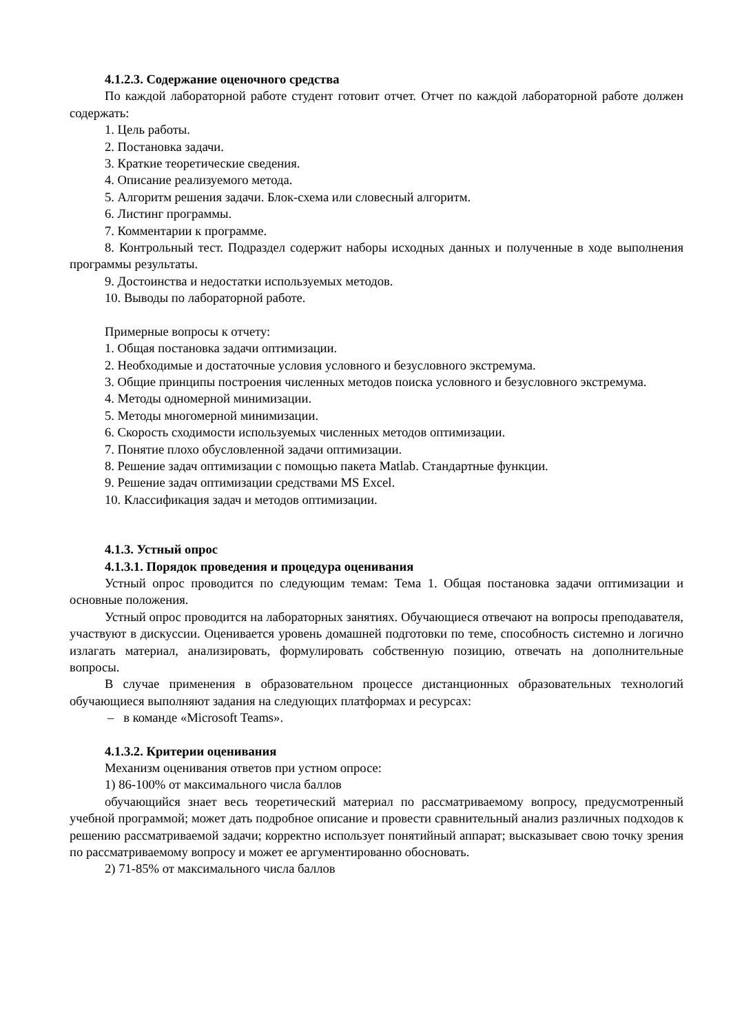4.1.2.3. Содержание оценочного средства
По каждой лабораторной работе студент готовит отчет. Отчет по каждой лабораторной работе должен содержать:
1. Цель работы.
2. Постановка задачи.
3. Краткие теоретические сведения.
4. Описание реализуемого метода.
5. Алгоритм решения задачи. Блок-схема или словесный алгоритм.
6. Листинг программы.
7. Комментарии к программе.
8. Контрольный тест. Подраздел содержит наборы исходных данных и полученные в ходе выполнения программы результаты.
9. Достоинства и недостатки используемых методов.
10. Выводы по лабораторной работе.
Примерные вопросы к отчету:
1. Общая постановка задачи оптимизации.
2. Необходимые и достаточные условия условного и безусловного экстремума.
3. Общие принципы построения численных методов поиска условного и безусловного экстремума.
4. Методы одномерной минимизации.
5. Методы многомерной минимизации.
6. Скорость сходимости используемых численных методов оптимизации.
7. Понятие плохо обусловленной задачи оптимизации.
8. Решение задач оптимизации с помощью пакета Matlab. Стандартные функции.
9. Решение задач оптимизации средствами MS Excel.
10. Классификация задач и методов оптимизации.
4.1.3. Устный опрос
4.1.3.1. Порядок проведения и процедура оценивания
Устный опрос проводится по следующим темам: Тема 1. Общая постановка задачи оптимизации и основные положения.
Устный опрос проводится на лабораторных занятиях. Обучающиеся отвечают на вопросы преподавателя, участвуют в дискуссии. Оценивается уровень домашней подготовки по теме, способность системно и логично излагать материал, анализировать, формулировать собственную позицию, отвечать на дополнительные вопросы.
В случае применения в образовательном процессе дистанционных образовательных технологий обучающиеся выполняют задания на следующих платформах и ресурсах:
– в команде «Microsoft Teams».
4.1.3.2. Критерии оценивания
Механизм оценивания ответов при устном опросе:
1) 86-100% от максимального числа баллов
обучающийся знает весь теоретический материал по рассматриваемому вопросу, предусмотренный учебной программой; может дать подробное описание и провести сравнительный анализ различных подходов к решению рассматриваемой задачи; корректно использует понятийный аппарат; высказывает свою точку зрения по рассматриваемому вопросу и может ее аргументированно обосновать.
2) 71-85% от максимального числа баллов